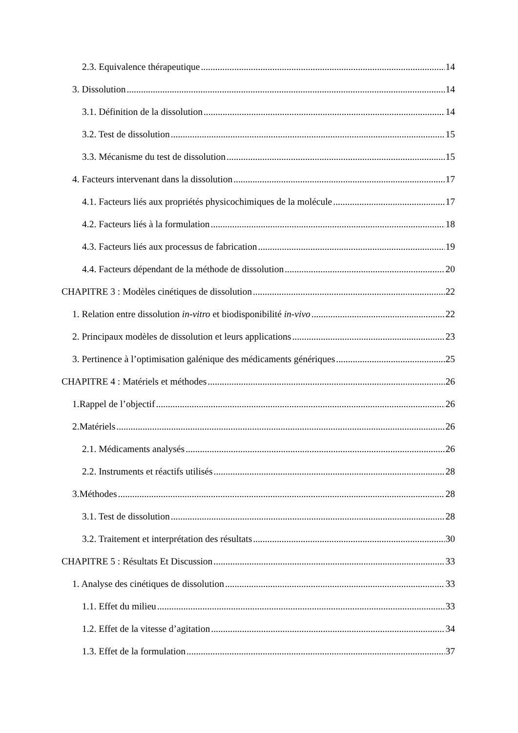2.3. Equivalence thérapeutique 14
3. Dissolution 14
3.1. Définition de la dissolution 14
3.2. Test de dissolution 15
3.3. Mécanisme du test de dissolution 15
4. Facteurs intervenant dans la dissolution 17
4.1. Facteurs liés aux propriétés physicochimiques de la molécule 17
4.2. Facteurs liés à la formulation 18
4.3. Facteurs liés aux processus de fabrication 19
4.4. Facteurs dépendant de la méthode de dissolution 20
CHAPITRE 3 : Modèles cinétiques de dissolution 22
1. Relation entre dissolution in-vitro et biodisponibilité in-vivo 22
2. Principaux modèles de dissolution et leurs applications 23
3. Pertinence à l’optimisation galénique des médicaments génériques 25
CHAPITRE 4 : Matériels et méthodes 26
1.Rappel de l’objectif 26
2.Matériels 26
2.1. Médicaments analysés 26
2.2. Instruments et réactifs utilisés 28
3.Méthodes 28
3.1. Test de dissolution 28
3.2. Traitement et interprétation des résultats 30
CHAPITRE 5 : Résultats Et Discussion 33
1. Analyse des cinétiques de dissolution 33
1.1. Effet du milieu 33
1.2. Effet de la vitesse d’agitation 34
1.3. Effet de la formulation 37